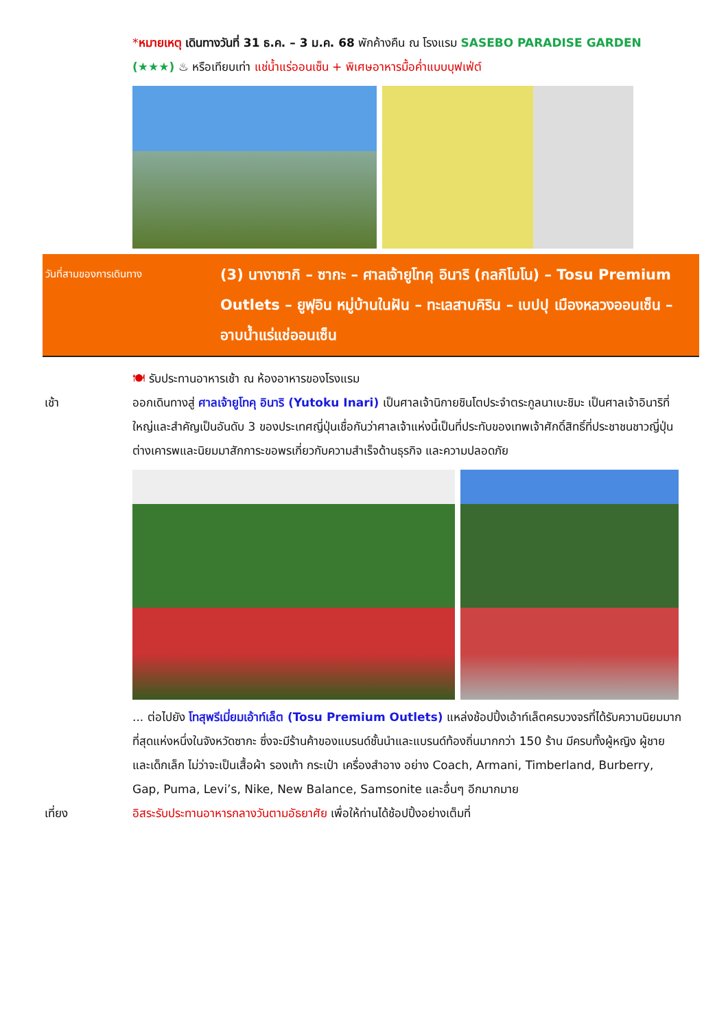*หมายเหตุ เดินทางวันที่ 31 ธ.ค. – 3 ม.ค. 68 พักค้างคืน ณ โรงแรม SASEBO PARADISE GARDEN (★★★) ♨ หรือเทียบเท่า แช่น้ำแร่ออนเซ็น + พิเศษอาหารมื้อค่ำแบบบุฟเฟ่ต์
วันที่สามของการเดินทาง
(3) นางาซากิ – ซากะ – ศาลเจ้ายูโทคุ อินาริ (กลกิโมโน) – Tosu Premium Outlets – ยูฟุอิน หมู่บ้านในฝัน – ทะเลสาบคิริน – เบปปุ เมืองหลวงออนเซ็น – อาบน้ำแร่แช่ออนเซ็น
🍽 รับประทานอาหารเช้า ณ ห้องอาหารของโรงแรม
เช้า ออกเดินทางสู่ ศาลเจ้ายูโทคุ อินาริ (Yutoku Inari) เป็นศาลเจ้านิกายชินโตประจำตระกูลนาเบะชิมะ เป็นศาลเจ้าอินาริที่ใหญ่และสำคัญเป็นอันดับ 3 ของประเทศญี่ปุ่นเชื่อกันว่าศาลเจ้าแห่งนี้เป็นที่ประทับของเทพเจ้าศักดิ์สิทธิ์ที่ประชาชนชาวญี่ปุ่นต่างเคารพและนิยมมาสักการะขอพรเกี่ยวกับความสำเร็จด้านธุรกิจ และความปลอดภัย
... ต่อไปยัง โทสุพรีเมี่ยมเอ้าท์เล็ต (Tosu Premium Outlets) แหล่งช้อปปิ้งเอ้าท์เล็ตครบวงจรที่ได้รับความนิยมมากที่สุดแห่งหนึ่งในจังหวัดซากะ ซึ่งจะมีร้านค้าของแบรนด์ชั้นนำและแบรนด์ท้องถิ่นมากกว่า 150 ร้าน มีครบทั้งผู้หญิง ผู้ชาย และเด็กเล็ก ไม่ว่าจะเป็นเสื้อผ้า รองเท้า กระเป๋า เครื่องสำอาง อย่าง Coach, Armani, Timberland, Burberry, Gap, Puma, Levi’s, Nike, New Balance, Samsonite และอื่นๆ อีกมากมาย
เที่ยง อิสระรับประทานอาหารกลางวันตามอัธยาศัย เพื่อให้ท่านได้ช้อปปิ้งอย่างเต็มที่